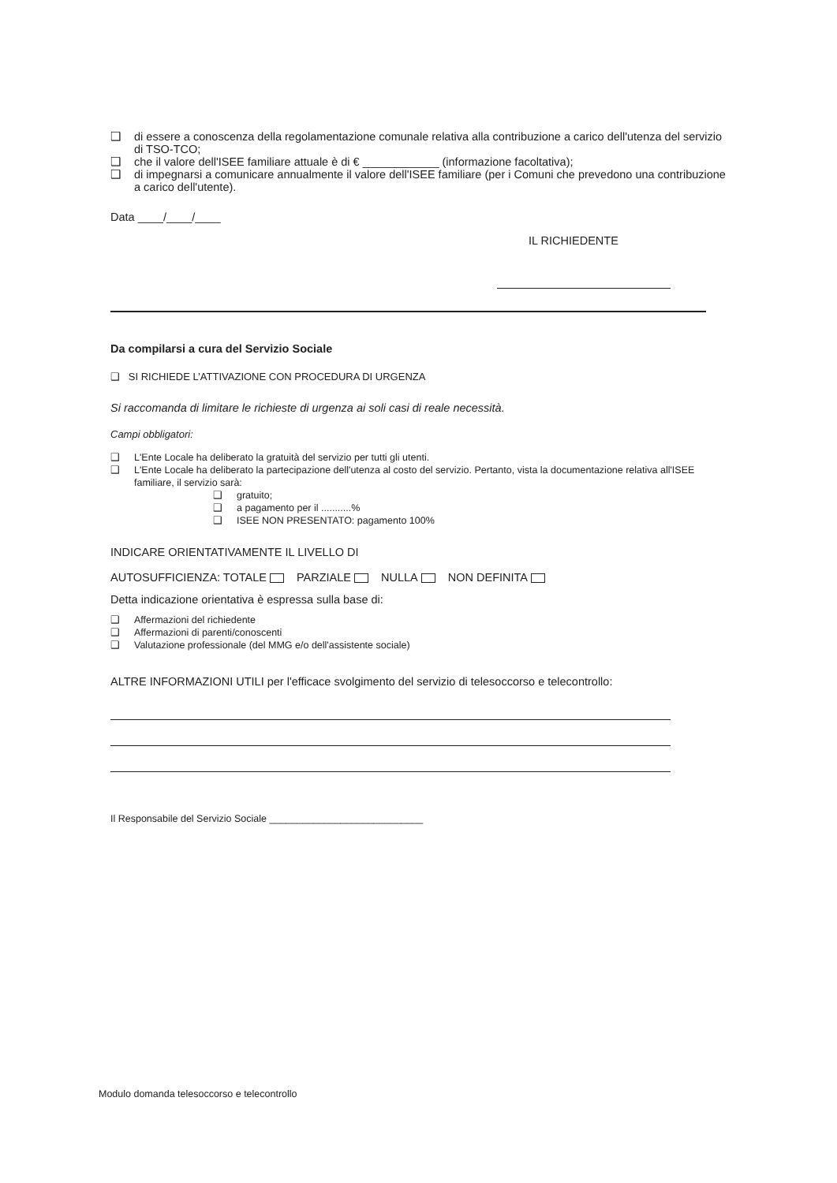❑ di essere a conoscenza della regolamentazione comunale relativa alla contribuzione a carico dell'utenza del servizio di TSO-TCO;
❑ che il valore dell'ISEE familiare attuale è di € ____________ (informazione facoltativa);
❑ di impegnarsi a comunicare annualmente il valore dell'ISEE familiare (per i Comuni che prevedono una contribuzione a carico dell'utente).
Data ____/____/____
IL RICHIEDENTE
Da compilarsi a cura del Servizio Sociale
❑ SI RICHIEDE L’ATTIVAZIONE CON PROCEDURA DI URGENZA
Si raccomanda di limitare le richieste di urgenza ai soli casi di reale necessità.
Campi obbligatori:
❑ L'Ente Locale ha deliberato la gratuità del servizio per tutti gli utenti.
❑ L'Ente Locale ha deliberato la partecipazione dell'utenza al costo del servizio. Pertanto, vista la documentazione relativa all'ISEE familiare, il servizio sarà:
❑ gratuito;
❑ a pagamento per il ...........%
❑ ISEE NON PRESENTATO: pagamento 100%
INDICARE ORIENTATIVAMENTE IL LIVELLO DI
AUTOSUFFICIENZA: TOTALE PARZIALE NULLA NON DEFINITA
Detta indicazione orientativa è espressa sulla base di:
❑ Affermazioni del richiedente
❑ Affermazioni di parenti/conoscenti
❑ Valutazione professionale (del MMG e/o dell'assistente sociale)
ALTRE INFORMAZIONI UTILI per l'efficace svolgimento del servizio di telesoccorso e telecontrollo:
Il Responsabile del Servizio Sociale ____________________________
Modulo domanda telesoccorso e telecontrollo